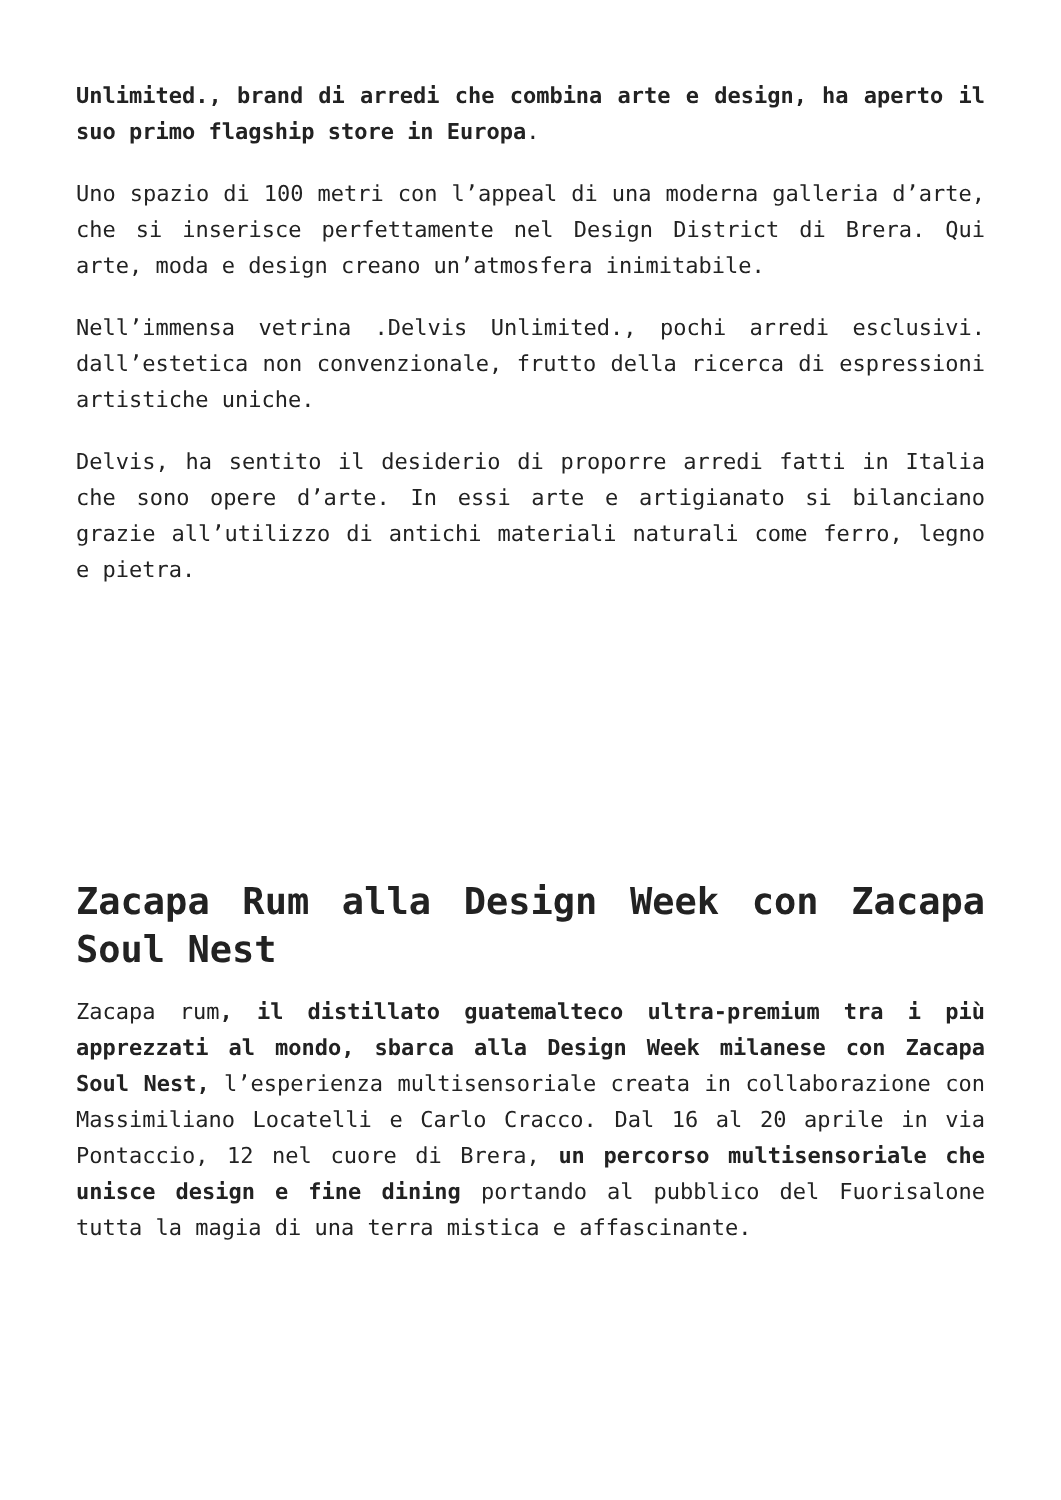Unlimited., brand di arredi che combina arte e design, ha aperto il suo primo flagship store in Europa.
Uno spazio di 100 metri con l’appeal di una moderna galleria d’arte, che si inserisce perfettamente nel Design District di Brera. Qui arte, moda e design creano un’atmosfera inimitabile.
Nell’immensa vetrina .Delvis Unlimited., pochi arredi esclusivi. dall’estetica non convenzionale, frutto della ricerca di espressioni artistiche uniche.
Delvis, ha sentito il desiderio di proporre arredi fatti in Italia che sono opere d’arte. In essi arte e artigianato si bilanciano grazie all’utilizzo di antichi materiali naturali come ferro, legno e pietra.
Zacapa Rum alla Design Week con Zacapa Soul Nest
Zacapa rum, il distillato guatemalteco ultra-premium tra i più apprezzati al mondo, sbarca alla Design Week milanese con Zacapa Soul Nest, l’esperienza multisensoriale creata in collaborazione con Massimiliano Locatelli e Carlo Cracco. Dal 16 al 20 aprile in via Pontaccio, 12 nel cuore di Brera, un percorso multisensoriale che unisce design e fine dining portando al pubblico del Fuorisalone tutta la magia di una terra mistica e affascinante.